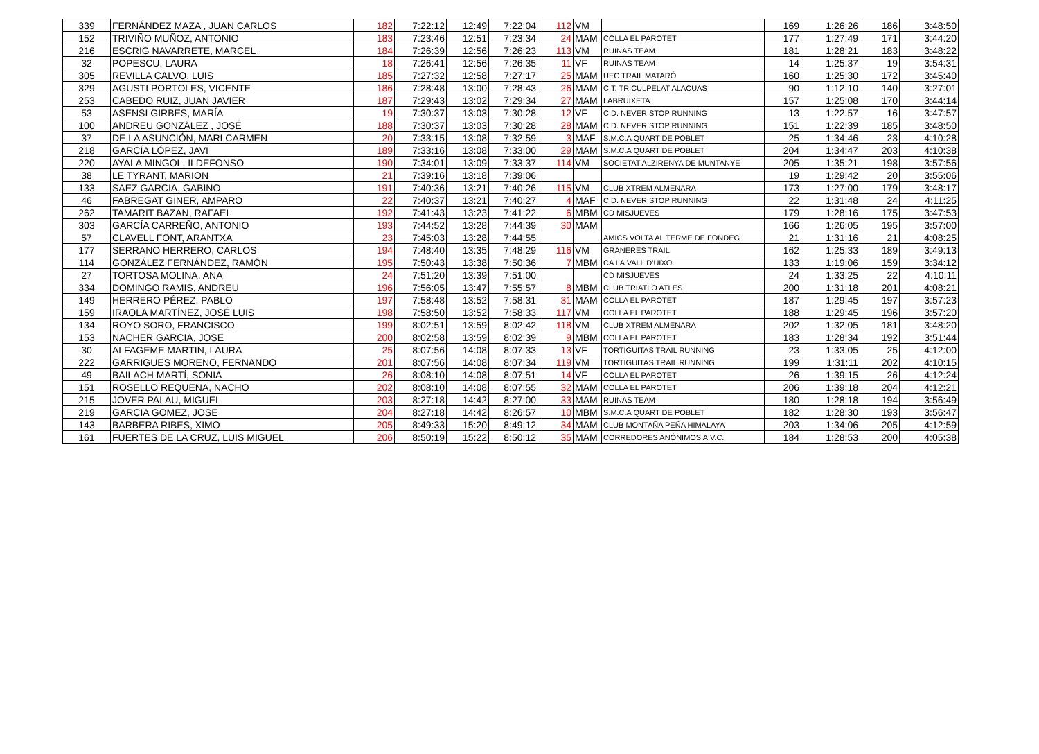| 339 | FERNÁNDEZ MAZA , JUAN CARLOS | 182 | 7:22:12 | 12:49 | 7:22:04 | 112 | VM | | 169 | 1:26:26 | 186 | 3:48:50 |
| 152 | TRIVIÑO MUÑOZ, ANTONIO | 183 | 7:23:46 | 12:51 | 7:23:34 | 24 | MAM | COLLA EL PAROTET | 177 | 1:27:49 | 171 | 3:44:20 |
| 216 | ESCRIG NAVARRETE, MARCEL | 184 | 7:26:39 | 12:56 | 7:26:23 | 113 | VM | RUINAS TEAM | 181 | 1:28:21 | 183 | 3:48:22 |
| 32 | POPESCU, LAURA | 18 | 7:26:41 | 12:56 | 7:26:35 | 11 | VF | RUINAS TEAM | 14 | 1:25:37 | 19 | 3:54:31 |
| 305 | REVILLA CALVO, LUIS | 185 | 7:27:32 | 12:58 | 7:27:17 | 25 | MAM | UEC TRAIL MATARÓ | 160 | 1:25:30 | 172 | 3:45:40 |
| 329 | AGUSTI PORTOLES, VICENTE | 186 | 7:28:48 | 13:00 | 7:28:43 | 26 | MAM | C.T. TRICULPELAT ALACUAS | 90 | 1:12:10 | 140 | 3:27:01 |
| 253 | CABEDO RUIZ, JUAN JAVIER | 187 | 7:29:43 | 13:02 | 7:29:34 | 27 | MAM | LABRUIXETA | 157 | 1:25:08 | 170 | 3:44:14 |
| 53 | ASENSI GIRBES, MARÍA | 19 | 7:30:37 | 13:03 | 7:30:28 | 12 | VF | C.D. NEVER STOP RUNNING | 13 | 1:22:57 | 16 | 3:47:57 |
| 100 | ANDREU GONZÁLEZ , JOSÉ | 188 | 7:30:37 | 13:03 | 7:30:28 | 28 | MAM | C.D. NEVER STOP RUNNING | 151 | 1:22:39 | 185 | 3:48:50 |
| 37 | DE LA ASUNCIÓN, MARI CARMEN | 20 | 7:33:15 | 13:08 | 7:32:59 | 3 | MAF | S.M.C.A QUART DE POBLET | 25 | 1:34:46 | 23 | 4:10:28 |
| 218 | GARCÍA LÓPEZ, JAVI | 189 | 7:33:16 | 13:08 | 7:33:00 | 29 | MAM | S.M.C.A QUART DE POBLET | 204 | 1:34:47 | 203 | 4:10:38 |
| 220 | AYALA MINGOL, ILDEFONSO | 190 | 7:34:01 | 13:09 | 7:33:37 | 114 | VM | SOCIETAT ALZIRENYA DE MUNTANYE | 205 | 1:35:21 | 198 | 3:57:56 |
| 38 | LE TYRANT, MARION | 21 | 7:39:16 | 13:18 | 7:39:06 | | | | 19 | 1:29:42 | 20 | 3:55:06 |
| 133 | SAEZ GARCIA, GABINO | 191 | 7:40:36 | 13:21 | 7:40:26 | 115 | VM | CLUB XTREM ALMENARA | 173 | 1:27:00 | 179 | 3:48:17 |
| 46 | FABREGAT GINER, AMPARO | 22 | 7:40:37 | 13:21 | 7:40:27 | 4 | MAF | C.D. NEVER STOP RUNNING | 22 | 1:31:48 | 24 | 4:11:25 |
| 262 | TAMARIT BAZAN, RAFAEL | 192 | 7:41:43 | 13:23 | 7:41:22 | 6 | MBM | CD MISJUEVES | 179 | 1:28:16 | 175 | 3:47:53 |
| 303 | GARCÍA CARREÑO, ANTONIO | 193 | 7:44:52 | 13:28 | 7:44:39 | 30 | MAM | | 166 | 1:26:05 | 195 | 3:57:00 |
| 57 | CLAVELL FONT, ARANTXA | 23 | 7:45:03 | 13:28 | 7:44:55 | | | AMICS VOLTA AL TERME DE FONDEG | 21 | 1:31:16 | 21 | 4:08:25 |
| 177 | SERRANO HERRERO, CARLOS | 194 | 7:48:40 | 13:35 | 7:48:29 | 116 | VM | GRANERES TRAIL | 162 | 1:25:33 | 189 | 3:49:13 |
| 114 | GONZÁLEZ FERNÁNDEZ, RAMÓN | 195 | 7:50:43 | 13:38 | 7:50:36 | 7 | MBM | CA LA VALL D'UIXO | 133 | 1:19:06 | 159 | 3:34:12 |
| 27 | TORTOSA MOLINA, ANA | 24 | 7:51:20 | 13:39 | 7:51:00 | | | CD MISJUEVES | 24 | 1:33:25 | 22 | 4:10:11 |
| 334 | DOMINGO RAMIS, ANDREU | 196 | 7:56:05 | 13:47 | 7:55:57 | 8 | MBM | CLUB TRIATLO ATLES | 200 | 1:31:18 | 201 | 4:08:21 |
| 149 | HERRERO PÉREZ, PABLO | 197 | 7:58:48 | 13:52 | 7:58:31 | 31 | MAM | COLLA EL PAROTET | 187 | 1:29:45 | 197 | 3:57:23 |
| 159 | IRAOLA MARTÍNEZ, JOSÉ LUIS | 198 | 7:58:50 | 13:52 | 7:58:33 | 117 | VM | COLLA EL PAROTET | 188 | 1:29:45 | 196 | 3:57:20 |
| 134 | ROYO SORO, FRANCISCO | 199 | 8:02:51 | 13:59 | 8:02:42 | 118 | VM | CLUB XTREM ALMENARA | 202 | 1:32:05 | 181 | 3:48:20 |
| 153 | NACHER GARCIA, JOSE | 200 | 8:02:58 | 13:59 | 8:02:39 | 9 | MBM | COLLA EL PAROTET | 183 | 1:28:34 | 192 | 3:51:44 |
| 30 | ALFAGEME MARTIN, LAURA | 25 | 8:07:56 | 14:08 | 8:07:33 | 13 | VF | TORTIGUITAS TRAIL RUNNING | 23 | 1:33:05 | 25 | 4:12:00 |
| 222 | GARRIGUES MORENO, FERNANDO | 201 | 8:07:56 | 14:08 | 8:07:34 | 119 | VM | TORTIGUITAS TRAIL RUNNING | 199 | 1:31:11 | 202 | 4:10:15 |
| 49 | BAILACH MARTÍ, SONIA | 26 | 8:08:10 | 14:08 | 8:07:51 | 14 | VF | COLLA EL PAROTET | 26 | 1:39:15 | 26 | 4:12:24 |
| 151 | ROSELLO REQUENA, NACHO | 202 | 8:08:10 | 14:08 | 8:07:55 | 32 | MAM | COLLA EL PAROTET | 206 | 1:39:18 | 204 | 4:12:21 |
| 215 | JOVER PALAU, MIGUEL | 203 | 8:27:18 | 14:42 | 8:27:00 | 33 | MAM | RUINAS TEAM | 180 | 1:28:18 | 194 | 3:56:49 |
| 219 | GARCIA GOMEZ, JOSE | 204 | 8:27:18 | 14:42 | 8:26:57 | 10 | MBM | S.M.C.A QUART DE POBLET | 182 | 1:28:30 | 193 | 3:56:47 |
| 143 | BARBERA RIBES, XIMO | 205 | 8:49:33 | 15:20 | 8:49:12 | 34 | MAM | CLUB MONTAÑA PEÑA HIMALAYA | 203 | 1:34:06 | 205 | 4:12:59 |
| 161 | FUERTES DE LA CRUZ, LUIS MIGUEL | 206 | 8:50:19 | 15:22 | 8:50:12 | 35 | MAM | CORREDORES ANÓNIMOS A.V.C. | 184 | 1:28:53 | 200 | 4:05:38 |